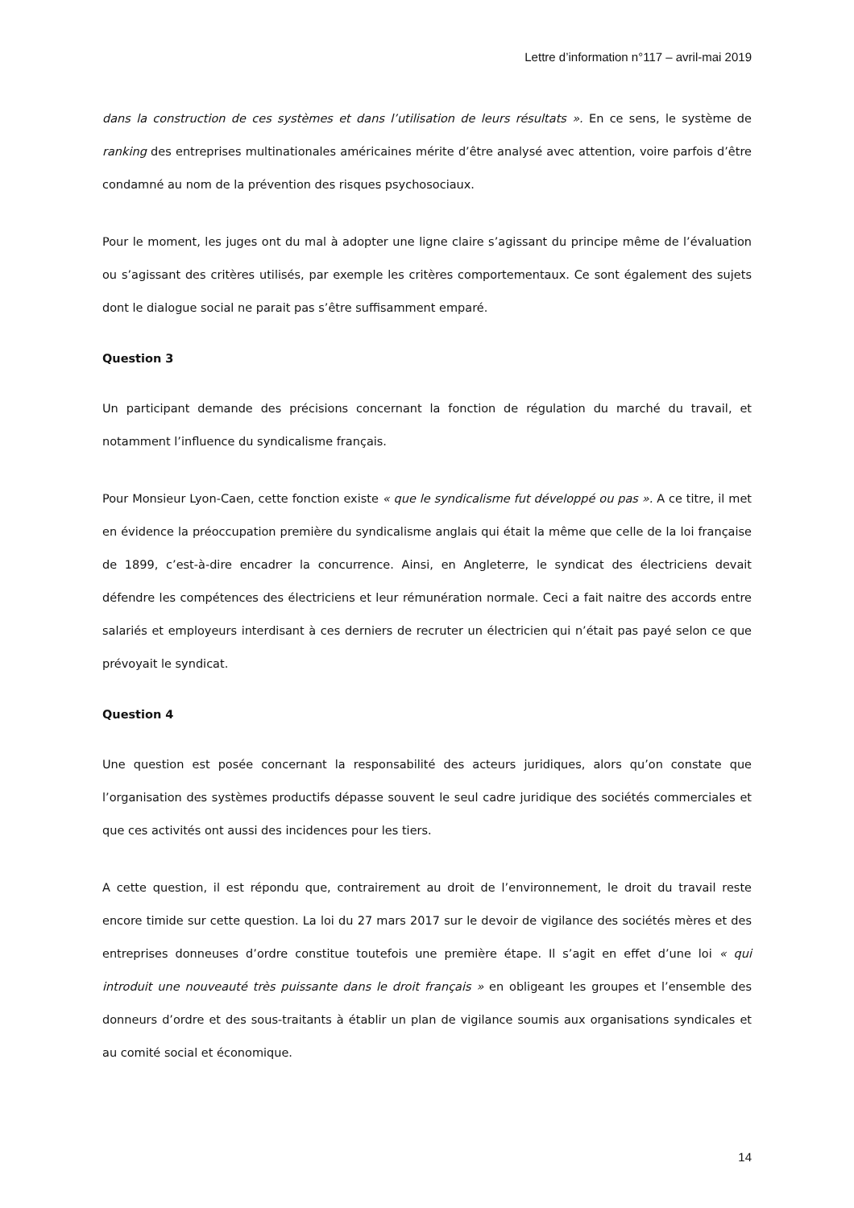Lettre d’information n°117 – avril-mai 2019
dans la construction de ces systèmes et dans l’utilisation de leurs résultats ». En ce sens, le système de ranking des entreprises multinationales américaines mérite d’être analysé avec attention, voire parfois d’être condamné au nom de la prévention des risques psychosociaux.
Pour le moment, les juges ont du mal à adopter une ligne claire s’agissant du principe même de l’évaluation ou s’agissant des critères utilisés, par exemple les critères comportementaux. Ce sont également des sujets dont le dialogue social ne parait pas s’être suffisamment emparé.
Question 3
Un participant demande des précisions concernant la fonction de régulation du marché du travail, et notamment l’influence du syndicalisme français.
Pour Monsieur Lyon-Caen, cette fonction existe « que le syndicalisme fut développé ou pas ». A ce titre, il met en évidence la préoccupation première du syndicalisme anglais qui était la même que celle de la loi française de 1899, c’est-à-dire encadrer la concurrence. Ainsi, en Angleterre, le syndicat des électriciens devait défendre les compétences des électriciens et leur rémunération normale. Ceci a fait naitre des accords entre salariés et employeurs interdisant à ces derniers de recruter un électricien qui n’était pas payé selon ce que prévoyait le syndicat.
Question 4
Une question est posée concernant la responsabilité des acteurs juridiques, alors qu’on constate que l’organisation des systèmes productifs dépasse souvent le seul cadre juridique des sociétés commerciales et que ces activités ont aussi des incidences pour les tiers.
A cette question, il est répondu que, contrairement au droit de l’environnement, le droit du travail reste encore timide sur cette question. La loi du 27 mars 2017 sur le devoir de vigilance des sociétés mères et des entreprises donneuses d’ordre constitue toutefois une première étape. Il s’agit en effet d’une loi « qui introduit une nouveauté très puissante dans le droit français » en obligeant les groupes et l’ensemble des donneurs d’ordre et des sous-traitants à établir un plan de vigilance soumis aux organisations syndicales et au comité social et économique.
14